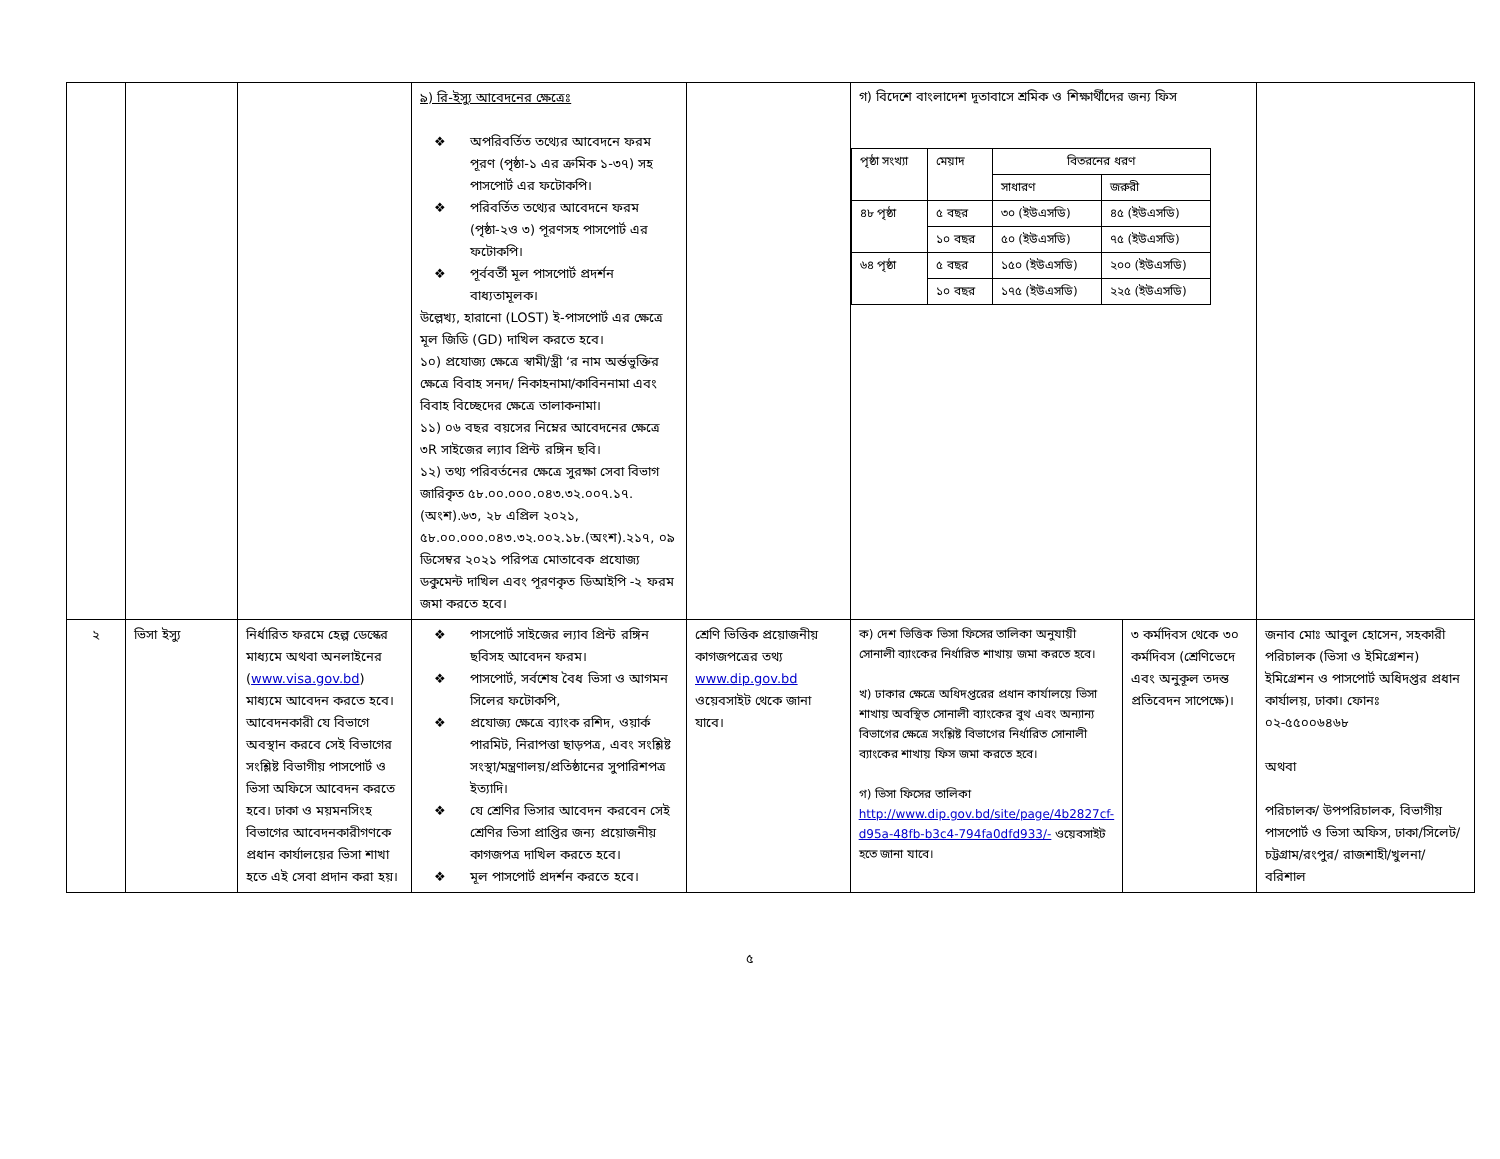| | | | ৯) রি-ইস্যু আবেদনের ক্ষেত্রেঃ ❖ অপরিবর্তিত তথ্যের আবেদনে ফরম পূরণ (পৃষ্ঠা-১ এর ক্রমিক ১-৩৭) সহ পাসপোর্ট এর ফটোকপি। ❖ পরিবর্তিত তথ্যের আবেদনে ফরম (পৃষ্ঠা-২ও ৩) পূরণসহ পাসপোর্ট এর ফটোকপি। ❖ পূর্ববর্তী মূল পাসপোর্ট প্রদর্শন বাধ্যতামূলক। উল্লেখ্য, হারানো (LOST) ই-পাসপোর্ট এর ক্ষেত্রে মূল জিডি (GD) দাখিল করতে হবে। ১০) প্রযোজ্য ক্ষেত্রে স্বামী/স্ত্রী ‘র নাম অর্ন্তভুক্তির ক্ষেত্রে বিবাহ সনদ/ নিকাহনামা/কাবিননামা এবং বিবাহ বিচ্ছেদের ক্ষেত্রে তালাকনামা। ১১) ০৬ বছর বয়সের নিম্নের আবেদনের ক্ষেত্রে ৩R সাইজের ল্যাব প্রিন্ট রঙ্গিন ছবি। ১২) তথ্য পরিবর্তনের ক্ষেত্রে সুরক্ষা সেবা বিভাগ জারিকৃত ৫৮.০০.০০০.০৪৩.৩২.০০৭.১৭.(অংশ).৬৩, ২৮ এপ্রিল ২০২১, ৫৮.০০.০০০.০৪৩.৩২.০০২.১৮.(অংশ).২১৭, ০৯ ডিসেম্বর ২০২১ পরিপত্র মোতাবেক প্রযোজ্য ডকুমেন্ট দাখিল এবং পূরণকৃত ডিআইপি -২ ফরম জমা করতে হবে। | | গ) বিদেশে বাংলাদেশ দূতাবাসে শ্রমিক ও শিক্ষার্থীদের জন্য ফিস / পৃষ্ঠা সংখ্যা / মেয়াদ / বিতরনের ধরণ / / / / / সাধারণ / জরুরী / / ৪৮ পৃষ্ঠা / ৫ বছর / ৩০ (ইউএসডি) / ৪৫ (ইউএসডি) / / / ১০ বছর / ৫০ (ইউএসডি) / ৭৫ (ইউএসডি) / / ৬৪ পৃষ্ঠা / ৫ বছর / ১৫০ (ইউএসডি) / ২০০ (ইউএসডি) / / / ১০ বছর / ১৭৫ (ইউএসডি) / ২২৫ (ইউএসডি) / | | |
| ২ | ভিসা ইস্যু | নির্ধারিত ফরমে হেল্প ডেস্কের মাধ্যমে অথবা অনলাইনের ( www.visa.gov.bd ) মাধ্যমে আবেদন করতে হবে। আবেদনকারী যে বিভাগে অবস্থান করবে সেই বিভাগের সংশ্লিষ্ট বিভাগীয় পাসপোর্ট ও ভিসা অফিসে আবেদন করতে হবে। ঢাকা ও ময়মনসিংহ বিভাগের আবেদনকারীগণকে প্রধান কার্যালয়ের ভিসা শাখা হতে এই সেবা প্রদান করা হয়। | ❖ পাসপোর্ট সাইজের ল্যাব প্রিন্ট রঙ্গিন ছবিসহ আবেদন ফরম। ❖ পাসপোর্ট, সর্বশেষ বৈধ ভিসা ও আগমন সিলের ফটোকপি, ❖ প্রযোজ্য ক্ষেত্রে ব্যাংক রশিদ, ওয়ার্ক পারমিট, নিরাপত্তা ছাড়পত্র, এবং সংশ্লিষ্ট সংস্থা/মন্ত্রণালয়/প্রতিষ্ঠানের সুপারিশপত্র ইত্যাদি। ❖ যে শ্রেণির ভিসার আবেদন করবেন সেই শ্রেণির ভিসা প্রাপ্তির জন্য প্রয়োজনীয় কাগজপত্র দাখিল করতে হবে। ❖ মূল পাসপোর্ট প্রদর্শন করতে হবে। | শ্রেণি ভিত্তিক প্রয়োজনীয় কাগজপত্রের তথ্য www.dip.gov.bd ওয়েবসাইট থেকে জানা যাবে। | ক) দেশ ভিত্তিক ভিসা ফিসের তালিকা অনুযায়ী সোনালী ব্যাংকের নির্ধারিত শাখায় জমা করতে হবে। খ) ঢাকার ক্ষেত্রে অধিদপ্তরের প্রধান কার্যালয়ে ভিসা শাখায় অবস্থিত সোনালী ব্যাংকের বুথ এবং অন্যান্য বিভাগের ক্ষেত্রে সংশ্লিষ্ট বিভাগের নির্ধারিত সোনালী ব্যাংকের শাখায় ফিস জমা করতে হবে। গ) ভিসা ফিসের তালিকা http://www.dip.gov.bd/site/page/4b2827cf-d95a-48fb-b3c4-794fa0dfd933/- ওয়েবসাইট হতে জানা যাবে। | ৩ কর্মদিবস থেকে ৩০ কর্মদিবস (শ্রেণিভেদে এবং অনুকূল তদন্ত প্রতিবেদন সাপেক্ষে)। | জনাব মোঃ আবুল হোসেন, সহকারী পরিচালক (ভিসা ও ইমিগ্রেশন) ইমিগ্রেশন ও পাসপোর্ট অধিদপ্তর প্রধান কার্যালয়, ঢাকা। ফোনঃ ০২-৫৫০০৬৪৬৮ অথবা পরিচালক/ উপপরিচালক, বিভাগীয় পাসপোর্ট ও ভিসা অফিস, ঢাকা/সিলেট/চট্টগ্রাম/রংপুর/ রাজশাহী/খুলনা/বরিশাল |
৫